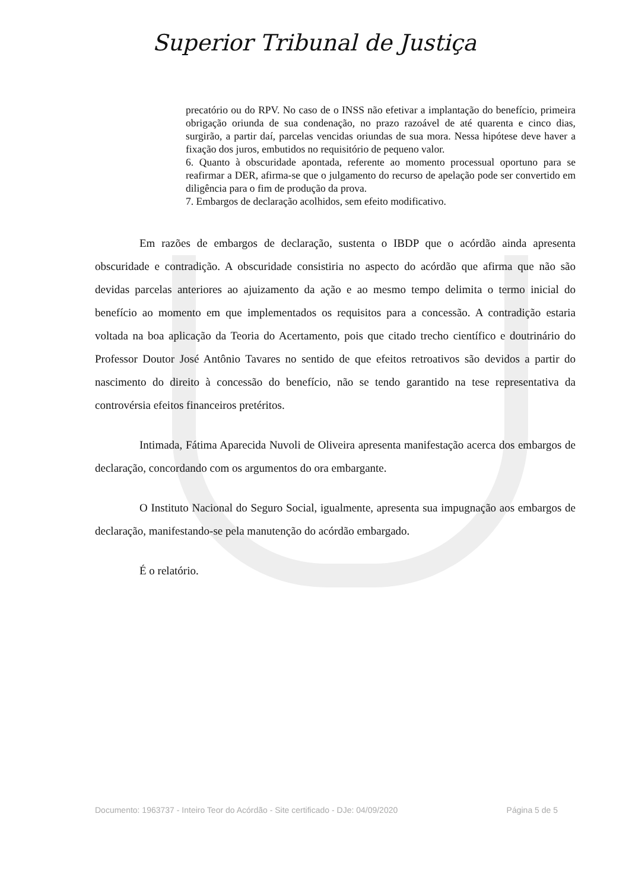Superior Tribunal de Justiça
precatório ou do RPV. No caso de o INSS não efetivar a implantação do benefício, primeira obrigação oriunda de sua condenação, no prazo razoável de até quarenta e cinco dias, surgirão, a partir daí, parcelas vencidas oriundas de sua mora. Nessa hipótese deve haver a fixação dos juros, embutidos no requisitório de pequeno valor.
6. Quanto à obscuridade apontada, referente ao momento processual oportuno para se reafirmar a DER, afirma-se que o julgamento do recurso de apelação pode ser convertido em diligência para o fim de produção da prova.
7. Embargos de declaração acolhidos, sem efeito modificativo.
Em razões de embargos de declaração, sustenta o IBDP que o acórdão ainda apresenta obscuridade e contradição. A obscuridade consistiria no aspecto do acórdão que afirma que não são devidas parcelas anteriores ao ajuizamento da ação e ao mesmo tempo delimita o termo inicial do benefício ao momento em que implementados os requisitos para a concessão. A contradição estaria voltada na boa aplicação da Teoria do Acertamento, pois que citado trecho científico e doutrinário do Professor Doutor José Antônio Tavares no sentido de que efeitos retroativos são devidos a partir do nascimento do direito à concessão do benefício, não se tendo garantido na tese representativa da controvérsia efeitos financeiros pretéritos.
Intimada, Fátima Aparecida Nuvoli de Oliveira apresenta manifestação acerca dos embargos de declaração, concordando com os argumentos do ora embargante.
O Instituto Nacional do Seguro Social, igualmente, apresenta sua impugnação aos embargos de declaração, manifestando-se pela manutenção do acórdão embargado.
É o relatório.
Documento: 1963737 - Inteiro Teor do Acórdão - Site certificado - DJe: 04/09/2020 Página 5 de 5